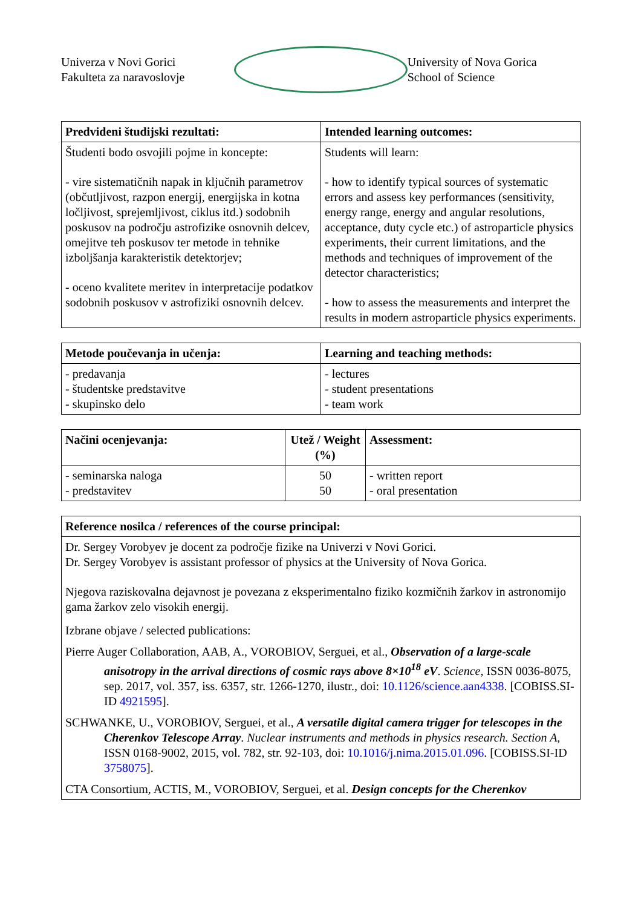Univerza v Novi Gorici
Fakulteta za naravoslovje
University of Nova Gorica
School of Science
| Predvideni študijski rezultati: | Intended learning outcomes: |
| --- | --- |
| Študenti bodo osvojili pojme in koncepte: - vire sistematičnih napak in ključnih parametrov (občutljivost, razpon energij, energijska in kotna ločljivost, sprejemljivost, ciklus itd.) sodobnih poskusov na področju astrofizike osnovnih delcev, omejitve teh poskusov ter metode in tehnike izboljšanja karakteristik detektorjev; - oceno kvalitete meritev in interpretacije podatkov sodobnih poskusov v astrofiziki osnovnih delcev. | Students will learn: - how to identify typical sources of systematic errors and assess key performances (sensitivity, energy range, energy and angular resolutions, acceptance, duty cycle etc.) of astroparticle physics experiments, their current limitations, and the methods and techniques of improvement of the detector characteristics; - how to assess the measurements and interpret the results in modern astroparticle physics experiments. |
| Metode poučevanja in učenja: | Learning and teaching methods: |
| --- | --- |
| - predavanja - študentske predstavitve - skupinsko delo | - lectures - student presentations - team work |
| Načini ocenjevanja: | Utež / Weight (%) | Assessment: |
| --- | --- | --- |
| - seminarska naloga - predstavitev | 50 50 | - written report - oral presentation |
| Reference nosilca / references of the course principal: |
| --- |
| Dr. Sergey Vorobyev je docent za področje fizike na Univerzi v Novi Gorici. Dr. Sergey Vorobyev is assistant professor of physics at the University of Nova Gorica. Njegova raziskovalna dejavnost je povezana z eksperimentalno fiziko kozmičnih žarkov in astronomijo gama žarkov zelo visokih energij. Izbrane objave / selected publications: Pierre Auger Collaboration, AAB, A., VOROBIOV, Serguei, et al., Observation of a large-scale anisotropy in the arrival directions of cosmic rays above 8×10<sup>18</sup> eV . Science , ISSN 0036-8075, sep. 2017, vol. 357, iss. 6357, str. 1266-1270, ilustr., doi: 10.1126/science.aan4338 . [COBISS.SI-ID 4921595 ]. SCHWANKE, U., VOROBIOV, Serguei, et al., A versatile digital camera trigger for telescopes in the Cherenkov Telescope Array . Nuclear instruments and methods in physics research. Section A, ISSN 0168-9002, 2015, vol. 782, str. 92-103, doi: 10.1016/j.nima.2015.01.096 . [COBISS.SI-ID 3758075 ]. CTA Consortium, ACTIS, M., VOROBIOV, Serguei, et al. Design concepts for the Cherenkov |